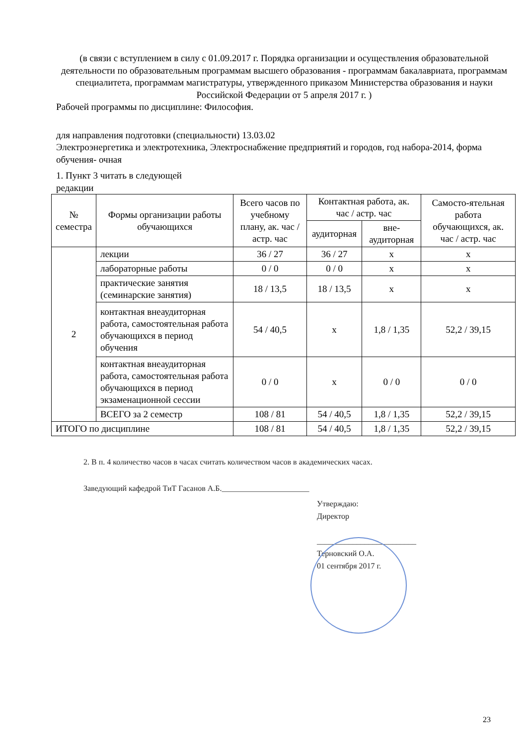(в связи с вступлением в силу с 01.09.2017 г. Порядка организации и осуществления образовательной деятельности по образовательным программам высшего образования - программам бакалавриата, программам специалитета, программам магистратуры, утвержденного приказом Министерства образования и науки Российской Федерации от 5 апреля 2017 г. )
Рабочей программы по дисциплине: Философия.
для направления подготовки (специальности) 13.03.02
Электроэнергетика и электротехника, Электроснабжение предприятий и городов, год набора-2014, форма обучения- очная
1. Пункт 3 читать в следующей
редакции
| № семестра | Формы организации работы обучающихся | Всего часов по учебному плану, ак. час / астр. час | Контактная работа, ак. час / астр. час | | Самосто-ятельная работа обучающихся, ак. час / астр. час |
| --- | --- | --- | --- | --- | --- |
| | | | аудиторная | вне-аудиторная | |
| 2 | лекции | 36 / 27 | 36 / 27 | х | х |
| | лабораторные работы | 0 / 0 | 0 / 0 | х | х |
| | практические занятия (семинарские занятия) | 18 / 13,5 | 18 / 13,5 | х | х |
| | контактная внеаудиторная работа, самостоятельная работа обучающихся в период обучения | 54 / 40,5 | х | 1,8 / 1,35 | 52,2 / 39,15 |
| | контактная внеаудиторная работа, самостоятельная работа обучающихся в период экзаменационной сессии | 0 / 0 | х | 0 / 0 | 0 / 0 |
| | ВСЕГО за 2 семестр | 108 / 81 | 54 / 40,5 | 1,8 / 1,35 | 52,2 / 39,15 |
| ИТОГО по дисциплине | | 108 / 81 | 54 / 40,5 | 1,8 / 1,35 | 52,2 / 39,15 |
2. В п. 4 количество часов в часах считать количеством часов в академических часах.
Заведующий кафедрой ТиТ Гасанов А.Б.______________________
Утверждаю:
Директор
_________________________
Терновский О.А.
01 сентября 2017 г.
23